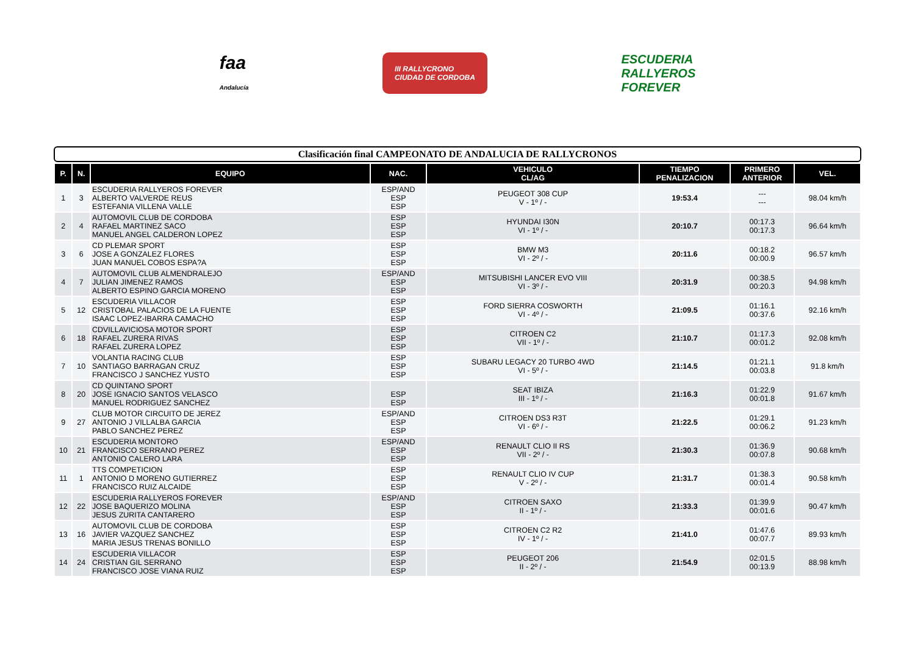faa
Andalucía
III RALLYCRONO
CIUDAD DE CORDOBA
ESCUDERIA
RALLYEROS
FOREVER
Clasificación final CAMPEONATO DE ANDALUCIA DE RALLYCRONOS
| P. | N. | EQUIPO | NAC. | VEHICULO CL/AG | TIEMPO PENALIZACION | PRIMERO ANTERIOR | VEL. |
| --- | --- | --- | --- | --- | --- | --- | --- |
| 1 | 3 | ESCUDERIA RALLYEROS FOREVER ALBERTO VALVERDE REUS ESTEFANIA VILLENA VALLE | ESP/AND ESP ESP | PEUGEOT 308 CUP V - 1º / - | 19:53.4 | --- --- | 98.04 km/h |
| 2 | 4 | AUTOMOVIL CLUB DE CORDOBA RAFAEL MARTINEZ SACO MANUEL ANGEL CALDERON LOPEZ | ESP ESP ESP | HYUNDAI I30N VI - 1º / - | 20:10.7 | 00:17.3 00:17.3 | 96.64 km/h |
| 3 | 6 | CD PLEMAR SPORT JOSE A GONZALEZ FLORES JUAN MANUEL COBOS ESPA?A | ESP ESP ESP | BMW M3 VI - 2º / - | 20:11.6 | 00:18.2 00:00.9 | 96.57 km/h |
| 4 | 7 | AUTOMOVIL CLUB ALMENDRALEJO JULIAN JIMENEZ RAMOS ALBERTO ESPINO GARCIA MORENO | ESP/AND ESP ESP | MITSUBISHI LANCER EVO VIII VI - 3º / - | 20:31.9 | 00:38.5 00:20.3 | 94.98 km/h |
| 5 | 12 | ESCUDERIA VILLACOR CRISTOBAL PALACIOS DE LA FUENTE ISAAC LOPEZ-IBARRA CAMACHO | ESP ESP ESP | FORD SIERRA COSWORTH VI - 4º / - | 21:09.5 | 01:16.1 00:37.6 | 92.16 km/h |
| 6 | 18 | CDVILLAVICIOSA MOTOR SPORT RAFAEL ZURERA RIVAS RAFAEL ZURERA LOPEZ | ESP ESP ESP | CITROEN C2 VII - 1º / - | 21:10.7 | 01:17.3 00:01.2 | 92.08 km/h |
| 7 | 10 | VOLANTIA RACING CLUB SANTIAGO BARRAGAN CRUZ FRANCISCO J SANCHEZ YUSTO | ESP ESP ESP | SUBARU LEGACY 20 TURBO 4WD VI - 5º / - | 21:14.5 | 01:21.1 00:03.8 | 91.8 km/h |
| 8 | 20 | CD QUINTANO SPORT JOSE IGNACIO SANTOS VELASCO MANUEL RODRIGUEZ SANCHEZ | ESP ESP | SEAT IBIZA III - 1º / - | 21:16.3 | 01:22.9 00:01.8 | 91.67 km/h |
| 9 | 27 | CLUB MOTOR CIRCUITO DE JEREZ ANTONIO J VILLALBA GARCIA PABLO SANCHEZ PEREZ | ESP/AND ESP ESP | CITROEN DS3 R3T VI - 6º / - | 21:22.5 | 01:29.1 00:06.2 | 91.23 km/h |
| 10 | 21 | ESCUDERIA MONTORO FRANCISCO SERRANO PEREZ ANTONIO CALERO LARA | ESP/AND ESP ESP | RENAULT CLIO II RS VII - 2º / - | 21:30.3 | 01:36.9 00:07.8 | 90.68 km/h |
| 11 | 1 | TTS COMPETICION ANTONIO D MORENO GUTIERREZ FRANCISCO RUIZ ALCAIDE | ESP ESP ESP | RENAULT CLIO IV CUP V - 2º / - | 21:31.7 | 01:38.3 00:01.4 | 90.58 km/h |
| 12 | 22 | ESCUDERIA RALLYEROS FOREVER JOSE BAQUERIZO MOLINA JESUS ZURITA CANTARERO | ESP/AND ESP ESP | CITROEN SAXO II - 1º / - | 21:33.3 | 01:39.9 00:01.6 | 90.47 km/h |
| 13 | 16 | AUTOMOVIL CLUB DE CORDOBA JAVIER VAZQUEZ SANCHEZ MARIA JESUS TRENAS BONILLO | ESP ESP ESP | CITROEN C2 R2 IV - 1º / - | 21:41.0 | 01:47.6 00:07.7 | 89.93 km/h |
| 14 | 24 | ESCUDERIA VILLACOR CRISTIAN GIL SERRANO FRANCISCO JOSE VIANA RUIZ | ESP ESP ESP | PEUGEOT 206 II - 2º / - | 21:54.9 | 02:01.5 00:13.9 | 88.98 km/h |